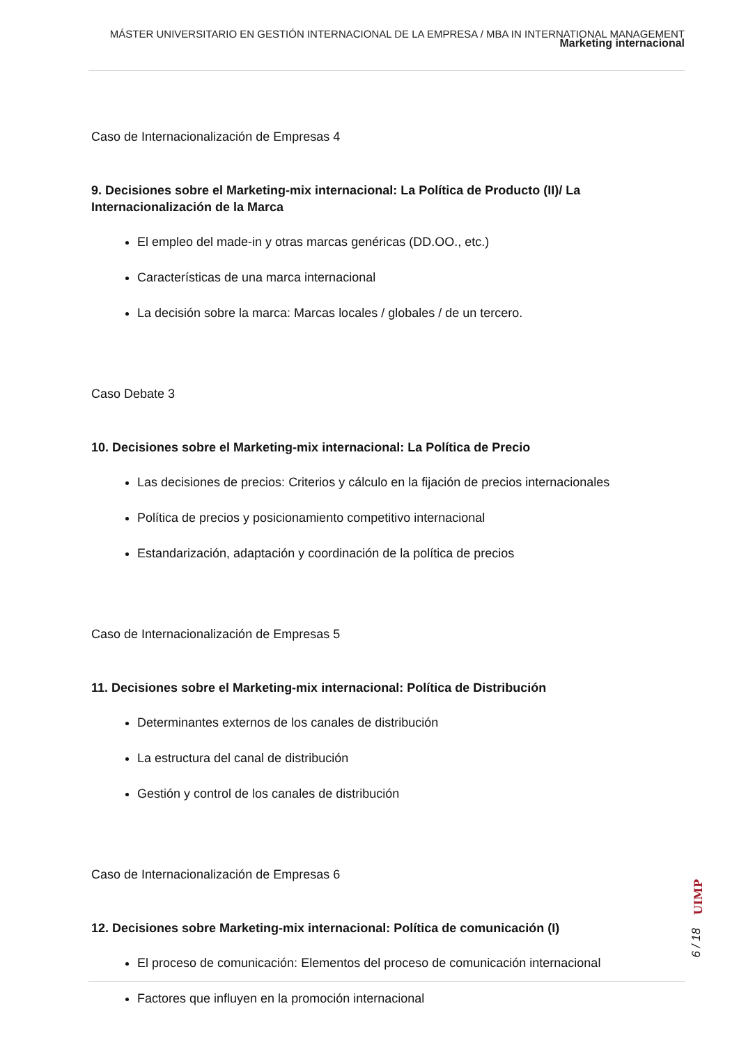MÁSTER UNIVERSITARIO EN GESTIÓN INTERNACIONAL DE LA EMPRESA / MBA IN INTERNATIONAL MANAGEMENT
Marketing internacional
Caso de Internacionalización de Empresas 4
9. Decisiones sobre el Marketing-mix internacional: La Política de Producto (II)/ La Internacionalización de la Marca
El empleo del made-in y otras marcas genéricas (DD.OO., etc.)
Características de una marca internacional
La decisión sobre la marca: Marcas locales / globales / de un tercero.
Caso Debate 3
10. Decisiones sobre el Marketing-mix internacional: La Política de Precio
Las decisiones de precios: Criterios y cálculo en la fijación de precios internacionales
Política de precios y posicionamiento competitivo internacional
Estandarización, adaptación y coordinación de la política de precios
Caso de Internacionalización de Empresas 5
11. Decisiones sobre el Marketing-mix internacional: Política de Distribución
Determinantes externos de los canales de distribución
La estructura del canal de distribución
Gestión y control de los canales de distribución
Caso de Internacionalización de Empresas 6
12. Decisiones sobre Marketing-mix internacional: Política de comunicación (I)
El proceso de comunicación: Elementos del proceso de comunicación internacional
Factores que influyen en la promoción internacional
UIMP
6 / 18